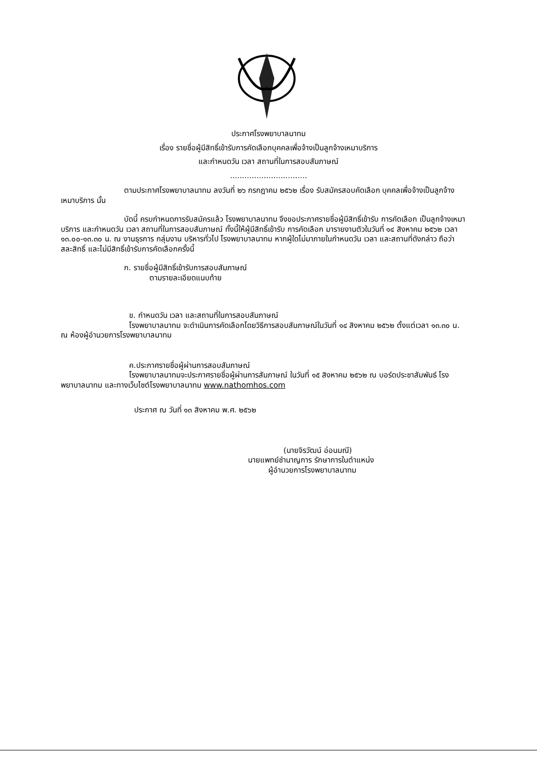ประกาศโรงพยาบาลนาทม
เรื่อง รายชื่อผู้มีสิทธิ์เข้ารับการคัดเลือกบุคคลเพื่อจ้างเป็นลูกจ้างเหมาบริการ
และกำหนดวัน เวลา สถานที่ในการสอบสัมภาษณ์
................................
ตามประกาศโรงพยาบาลนาทม ลงวันที่ ๒๖ กรกฎาคม ๒๕๖๒ เรื่อง รับสมัครสอบคัดเลือก บุคคลเพื่อจ้างเป็นลูกจ้างเหมาบริการ นั้น
บัดนี้ ครบกำหนดการรับสมัครแล้ว โรงพยาบาลนาทม จึงขอประกาศรายชื่อผู้มีสิทธิ์เข้ารับ การคัดเลือก เป็นลูกจ้างเหมาบริการ และกำหนดวัน เวลา สถานที่ในการสอบสัมภาษณ์ ทั้งนี้ให้ผู้มีสิทธิ์เข้ารับ การคัดเลือก มารายงานตัวในวันที่ ๑๔ สิงหาคม ๒๕๖๒ เวลา ๑๓.๐๐-๑๓.๓๐ น. ณ งานธุรการ กลุ่มงาน บริหารทั่วไป โรงพยาบาลนาทม หากผู้ใดไม่มาภายในกำหนดวัน เวลา และสถานที่ดังกล่าว ถือว่าสละสิทธิ์ และไม่มีสิทธิ์เข้ารับการคัดเลือกครั้งนี้
ก. รายชื่อผู้มีสิทธิ์เข้ารับการสอบสัมภาษณ์
ตามรายละเอียดแนบท้าย
ข. กำหนดวัน เวลา และสถานที่ในการสอบสัมภาษณ์
โรงพยาบาลนาทม จะดำเนินการคัดเลือกโดยวิธีการสอบสัมภาษณ์ในวันที่ ๑๔ สิงหาคม ๒๕๖๒ ตั้งแต่เวลา ๑๓.๓๐ น. ณ ห้องผู้อำนวยการโรงพยาบาลนาทม
ค.ประกาศรายชื่อผู้ผ่านการสอบสัมภาษณ์
โรงพยาบาลนาทมจะประกาศรายชื่อผู้ผ่านการสัมภาษณ์ ในวันที่ ๑๕ สิงหาคม ๒๕๖๒ ณ บอร์ดประชาสัมพันธ์ โรงพยาบาลนาทม และทางเว็บไซต์โรงพยาบาลนาทม www.nathomhos.com
ประกาศ ณ วันที่ ๑๓ สิงหาคม พ.ศ. ๒๕๖๒
(นายจิรวัฒน์ อ่อนมณี)
นายแพทย์ชำนาญการ รักษาการในตำแหน่ง
ผู้อำนวยการโรงพยาบาลนาทม